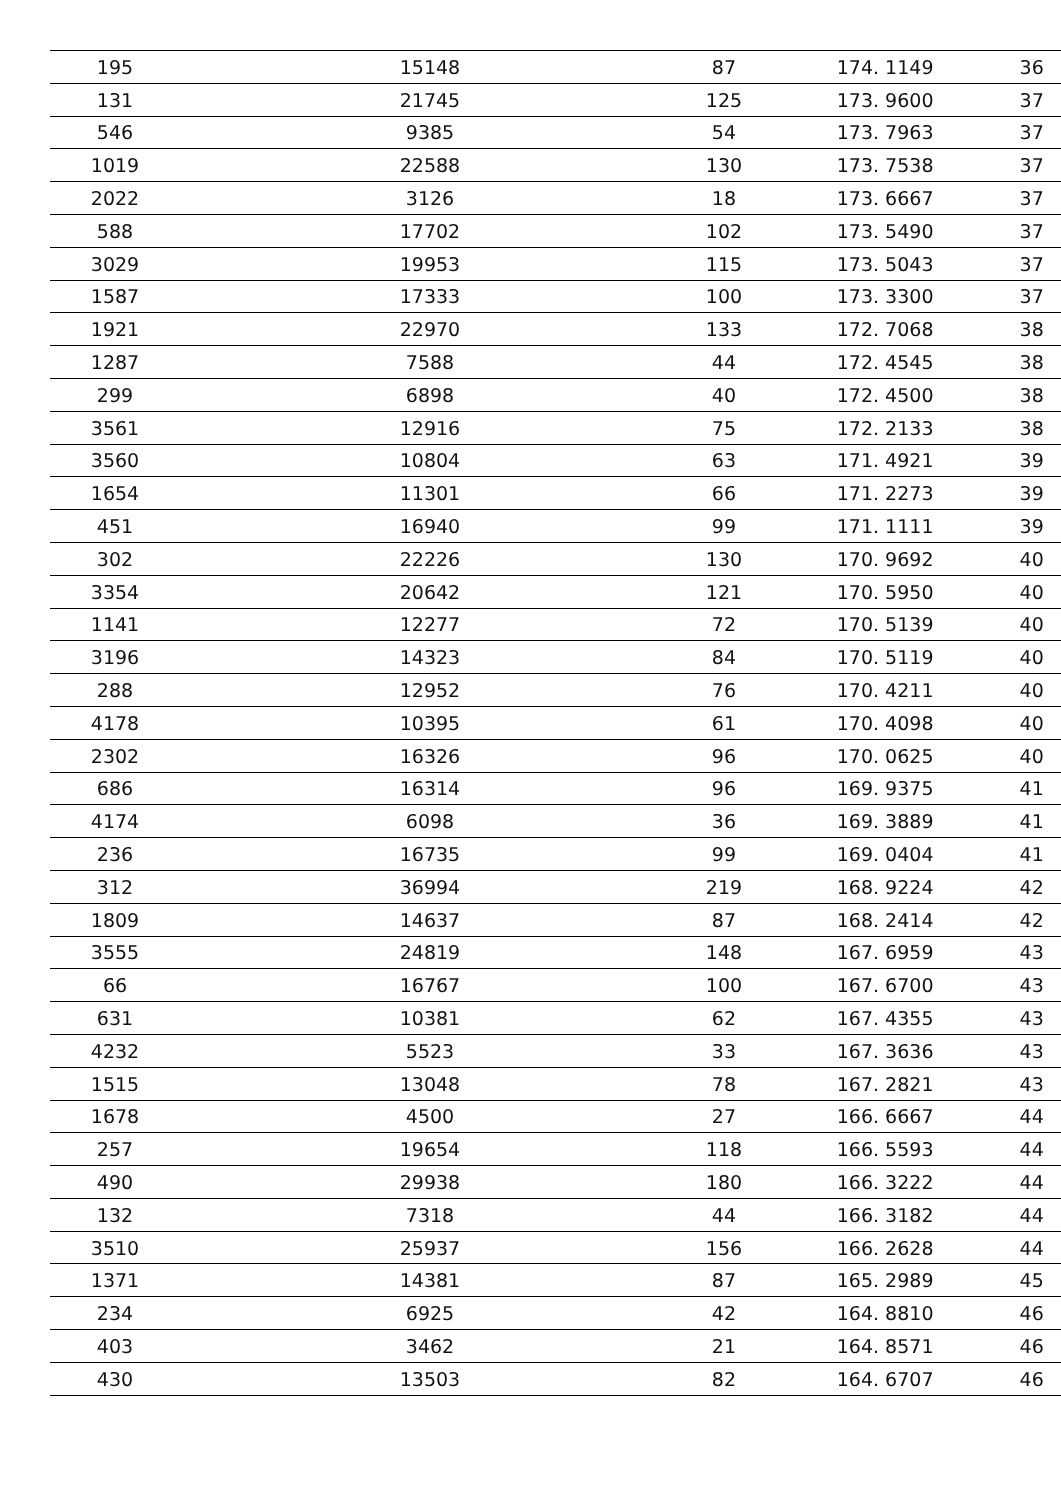| 195 | 15148 | 87 | 174. 1149 | 36 |
| 131 | 21745 | 125 | 173. 9600 | 37 |
| 546 | 9385 | 54 | 173. 7963 | 37 |
| 1019 | 22588 | 130 | 173. 7538 | 37 |
| 2022 | 3126 | 18 | 173. 6667 | 37 |
| 588 | 17702 | 102 | 173. 5490 | 37 |
| 3029 | 19953 | 115 | 173. 5043 | 37 |
| 1587 | 17333 | 100 | 173. 3300 | 37 |
| 1921 | 22970 | 133 | 172. 7068 | 38 |
| 1287 | 7588 | 44 | 172. 4545 | 38 |
| 299 | 6898 | 40 | 172. 4500 | 38 |
| 3561 | 12916 | 75 | 172. 2133 | 38 |
| 3560 | 10804 | 63 | 171. 4921 | 39 |
| 1654 | 11301 | 66 | 171. 2273 | 39 |
| 451 | 16940 | 99 | 171. 1111 | 39 |
| 302 | 22226 | 130 | 170. 9692 | 40 |
| 3354 | 20642 | 121 | 170. 5950 | 40 |
| 1141 | 12277 | 72 | 170. 5139 | 40 |
| 3196 | 14323 | 84 | 170. 5119 | 40 |
| 288 | 12952 | 76 | 170. 4211 | 40 |
| 4178 | 10395 | 61 | 170. 4098 | 40 |
| 2302 | 16326 | 96 | 170. 0625 | 40 |
| 686 | 16314 | 96 | 169. 9375 | 41 |
| 4174 | 6098 | 36 | 169. 3889 | 41 |
| 236 | 16735 | 99 | 169. 0404 | 41 |
| 312 | 36994 | 219 | 168. 9224 | 42 |
| 1809 | 14637 | 87 | 168. 2414 | 42 |
| 3555 | 24819 | 148 | 167. 6959 | 43 |
| 66 | 16767 | 100 | 167. 6700 | 43 |
| 631 | 10381 | 62 | 167. 4355 | 43 |
| 4232 | 5523 | 33 | 167. 3636 | 43 |
| 1515 | 13048 | 78 | 167. 2821 | 43 |
| 1678 | 4500 | 27 | 166. 6667 | 44 |
| 257 | 19654 | 118 | 166. 5593 | 44 |
| 490 | 29938 | 180 | 166. 3222 | 44 |
| 132 | 7318 | 44 | 166. 3182 | 44 |
| 3510 | 25937 | 156 | 166. 2628 | 44 |
| 1371 | 14381 | 87 | 165. 2989 | 45 |
| 234 | 6925 | 42 | 164. 8810 | 46 |
| 403 | 3462 | 21 | 164. 8571 | 46 |
| 430 | 13503 | 82 | 164. 6707 | 46 |